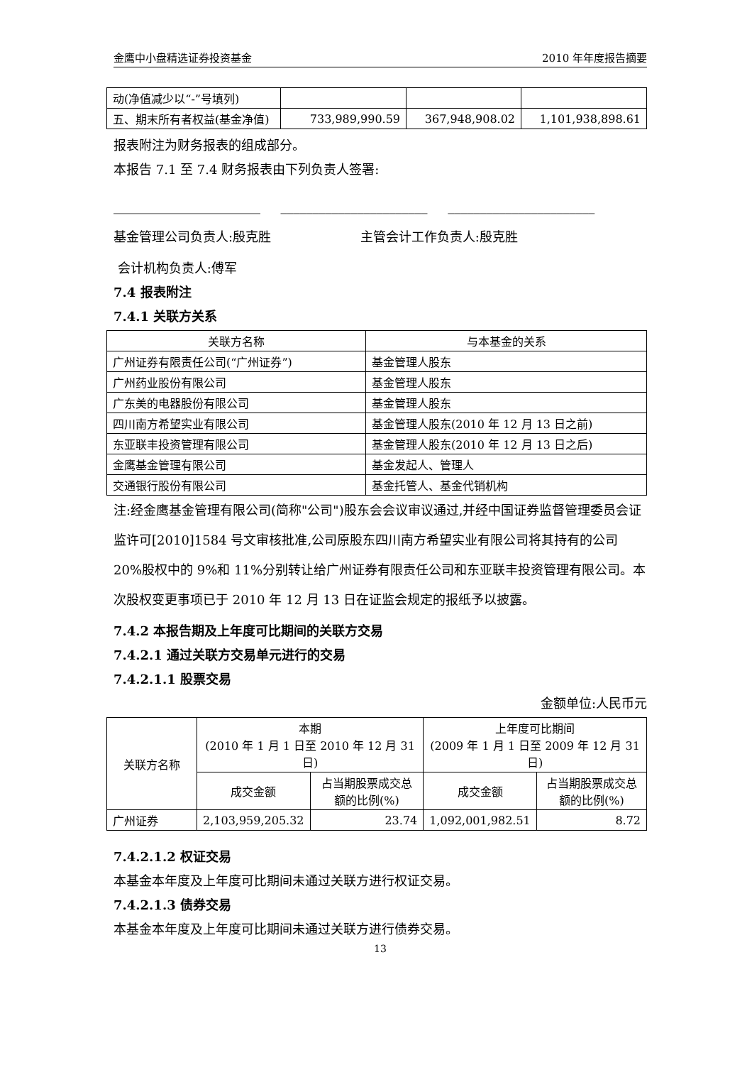金鹰中小盘精选证券投资基金 2010 年年度报告摘要
| 动(净值减少以“-”号填列) | | | |
| 五、期末所有者权益(基金净值) | 733,989,990.59 | 367,948,908.02 | 1,101,938,898.61 |
报表附注为财务报表的组成部分。
本报告 7.1 至 7.4 财务报表由下列负责人签署:
_______________________ _______________________ _______________________
基金管理公司负责人:殷克胜 主管会计工作负责人:殷克胜
会计机构负责人:傅军
7.4 报表附注
7.4.1 关联方关系
| 关联方名称 | 与本基金的关系 |
| --- | --- |
| 广州证券有限责任公司(“广州证券”) | 基金管理人股东 |
| 广州药业股份有限公司 | 基金管理人股东 |
| 广东美的电器股份有限公司 | 基金管理人股东 |
| 四川南方希望实业有限公司 | 基金管理人股东(2010 年 12 月 13 日之前) |
| 东亚联丰投资管理有限公司 | 基金管理人股东(2010 年 12 月 13 日之后) |
| 金鹰基金管理有限公司 | 基金发起人、管理人 |
| 交通银行股份有限公司 | 基金托管人、基金代销机构 |
注:经金鹰基金管理有限公司(简称"公司")股东会会议审议通过,并经中国证券监督管理委员会证监许可[2010]1584 号文审核批准,公司原股东四川南方希望实业有限公司将其持有的公司 20%股权中的 9%和 11%分别转让给广州证券有限责任公司和东亚联丰投资管理有限公司。本次股权变更事项已于 2010 年 12 月 13 日在证监会规定的报纸予以披露。
7.4.2 本报告期及上年度可比期间的关联方交易
7.4.2.1 通过关联方交易单元进行的交易
7.4.2.1.1 股票交易
金额单位:人民币元
| 关联方名称 | 本期 (2010 年 1 月 1 日至 2010 年 12 月 31 日) | | 上年度可比期间 (2009 年 1 月 1 日至 2009 年 12 月 31 日) | |
| --- | --- | --- | --- | --- |
| | 成交金额 | 占当期股票成交总额的比例(%) | 成交金额 | 占当期股票成交总额的比例(%) |
| 广州证券 | 2,103,959,205.32 | 23.74 | 1,092,001,982.51 | 8.72 |
7.4.2.1.2 权证交易
本基金本年度及上年度可比期间未通过关联方进行权证交易。
7.4.2.1.3 债券交易
本基金本年度及上年度可比期间未通过关联方进行债券交易。
13